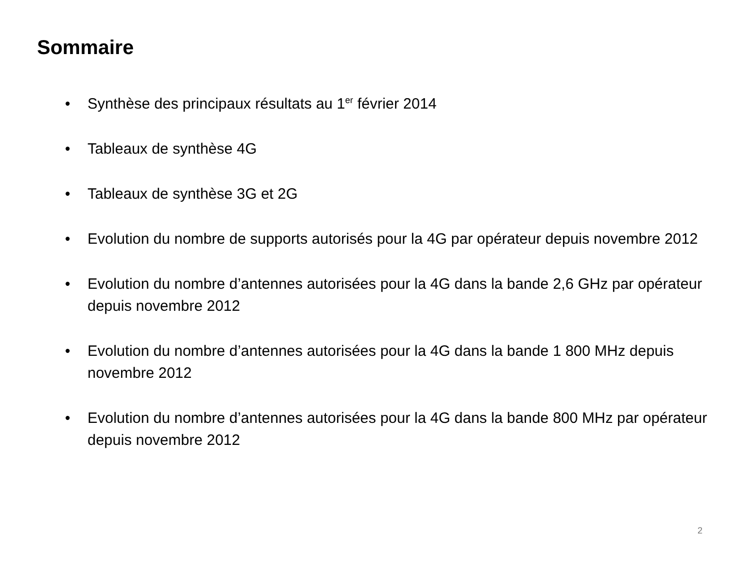Sommaire
• Synthèse des principaux résultats au 1<sup>er</sup> février 2014
• Tableaux de synthèse 4G
• Tableaux de synthèse 3G et 2G
• Evolution du nombre de supports autorisés pour la 4G par opérateur depuis novembre 2012
• Evolution du nombre d’antennes autorisées pour la 4G dans la bande 2,6 GHz par opérateur depuis novembre 2012
• Evolution du nombre d’antennes autorisées pour la 4G dans la bande 1 800 MHz depuis novembre 2012
• Evolution du nombre d’antennes autorisées pour la 4G dans la bande 800 MHz par opérateur depuis novembre 2012
2